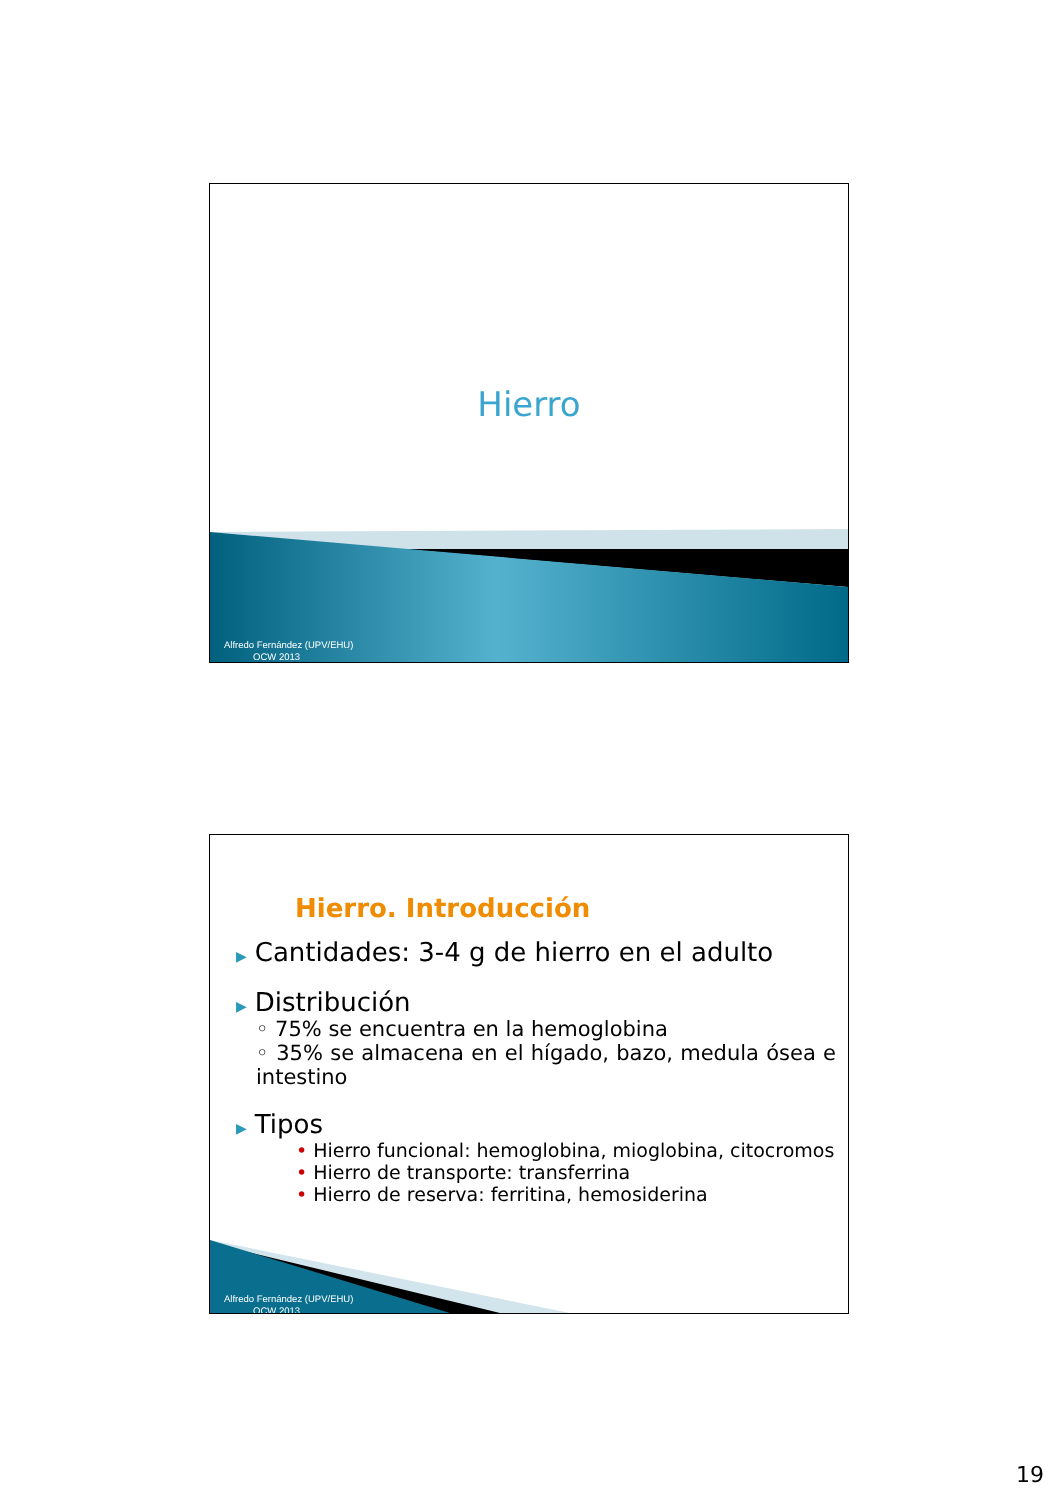Hierro
Alfredo Fernández (UPV/EHU)
OCW 2013
Hierro. Introducción
▶ Cantidades: 3-4 g de hierro en el adulto
▶ Distribución
◦ 75% se encuentra en la hemoglobina
◦ 35% se almacena en el hígado, bazo, medula ósea e intestino
▶ Tipos
• Hierro funcional: hemoglobina, mioglobina, citocromos
• Hierro de transporte: transferrina
• Hierro de reserva: ferritina, hemosiderina
Alfredo Fernández (UPV/EHU)
OCW 2013
19